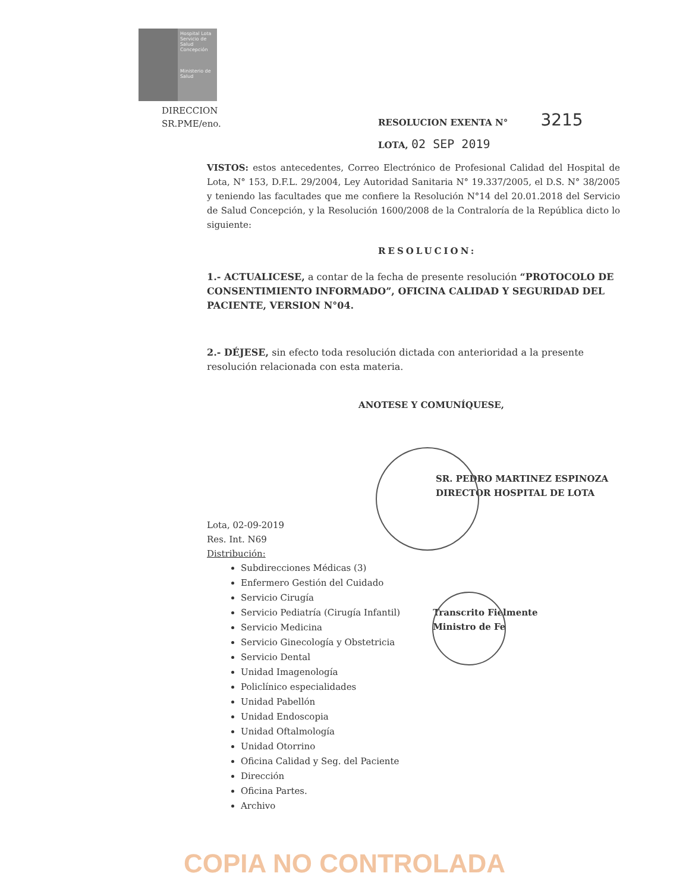Hospital Lota
Servicio de Salud Concepción
Ministerio de Salud
DIRECCION
SR.PME/eno.
RESOLUCION EXENTA N° 3215
LOTA, 02 SEP 2019
VISTOS: estos antecedentes, Correo Electrónico de Profesional Calidad del Hospital de Lota, N° 153, D.F.L. 29/2004, Ley Autoridad Sanitaria N° 19.337/2005, el D.S. N° 38/2005 y teniendo las facultades que me confiere la Resolución N°14 del 20.01.2018 del Servicio de Salud Concepción, y la Resolución 1600/2008 de la Contraloría de la República dicto lo siguiente:
RESOLUCION:
1.- ACTUALICESE, a contar de la fecha de presente resolución “PROTOCOLO DE CONSENTIMIENTO INFORMADO”, OFICINA CALIDAD Y SEGURIDAD DEL PACIENTE, VERSION N°04.
2.- DÉJESE, sin efecto toda resolución dictada con anterioridad a la presente resolución relacionada con esta materia.
ANOTESE Y COMUNÍQUESE,
SR. PEDRO MARTINEZ ESPINOZA
DIRECTOR HOSPITAL DE LOTA
Lota, 02-09-2019
Res. Int. N69
Distribución:
Subdirecciones Médicas (3)
Enfermero Gestión del Cuidado
Servicio Cirugía
Servicio Pediatría (Cirugía Infantil)
Servicio Medicina
Servicio Ginecología y Obstetricia
Servicio Dental
Unidad Imagenología
Policlínico especialidades
Unidad Pabellón
Unidad Endoscopia
Unidad Oftalmología
Unidad Otorrino
Oficina Calidad y Seg. del Paciente
Dirección
Oficina Partes.
Archivo
Transcrito Fielmente
Ministro de Fe
COPIA NO CONTROLADA